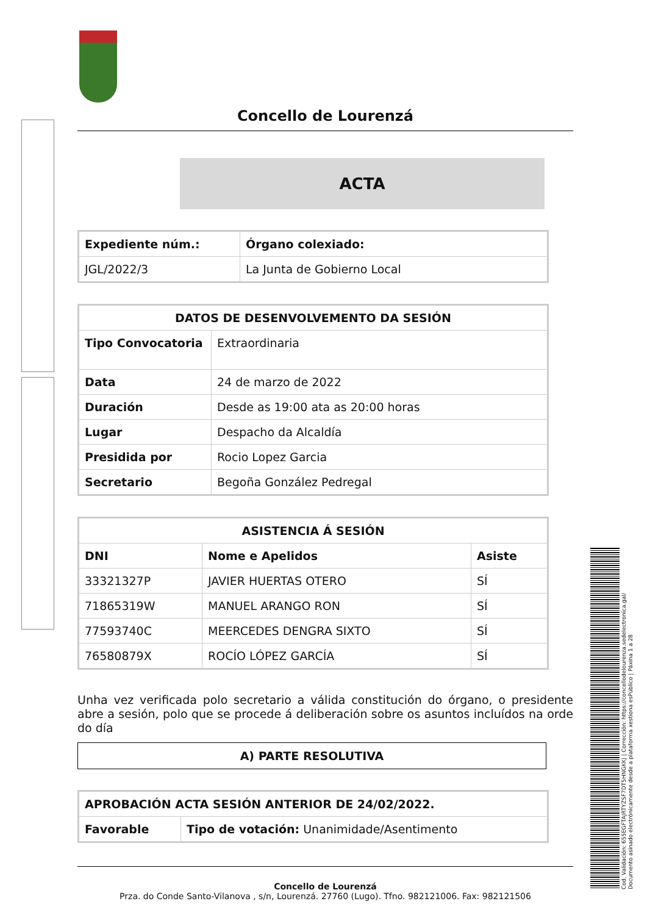Cod. Validación: 655EGFTAJRTYZSF7DT5HNGKKJ | Corrección: https://concellodelourenza.sedelectronica.gal/
Documento asinado electrónicamente desde a plataforma xestiona esPúblico | Páxina 1 a 28
Concello de Lourenzá
ACTA
| Expediente núm.: | Órgano colexiado: |
| --- | --- |
| JGL/2022/3 | La Junta de Gobierno Local |
| DATOS DE DESENVOLVEMENTO DA SESIÓN | |
| --- | --- |
| Tipo Convocatoria | Extraordinaria |
| Data | 24 de marzo de 2022 |
| Duración | Desde as 19:00 ata as 20:00 horas |
| Lugar | Despacho da Alcaldía |
| Presidida por | Rocio Lopez Garcia |
| Secretario | Begoña González Pedregal |
| ASISTENCIA Á SESIÓN | | |
| --- | --- | --- |
| DNI | Nome e Apelidos | Asiste |
| 33321327P | JAVIER HUERTAS OTERO | SÍ |
| 71865319W | MANUEL ARANGO RON | SÍ |
| 77593740C | MEERCEDES DENGRA SIXTO | SÍ |
| 76580879X | ROCÍO LÓPEZ GARCÍA | SÍ |
Unha vez verificada polo secretario a válida constitución do órgano, o presidente abre a sesión, polo que se procede á deliberación sobre os asuntos incluídos na orde do día
A) PARTE RESOLUTIVA
| APROBACIÓN ACTA SESIÓN ANTERIOR DE 24/02/2022. | |
| --- | --- |
| Favorable | Tipo de votación: Unanimidade/Asentimento |
Concello de Lourenzá
Prza. do Conde Santo-Vilanova , s/n, Lourenzá. 27760 (Lugo). Tfno. 982121006. Fax: 982121506